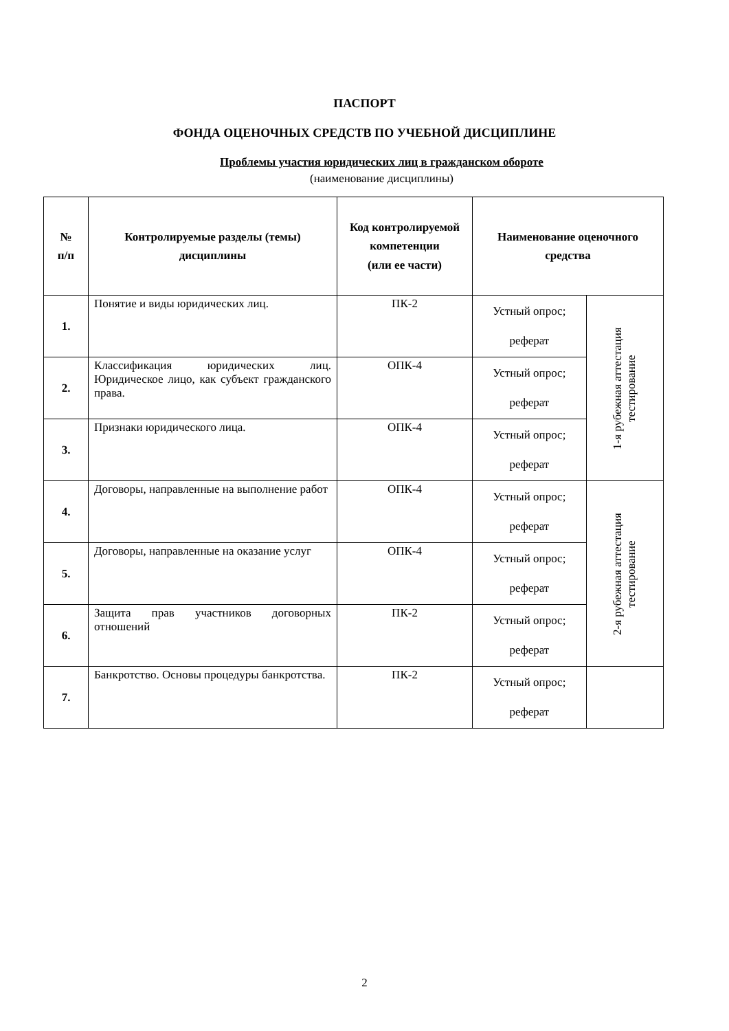ПАСПОРТ
ФОНДА ОЦЕНОЧНЫХ СРЕДСТВ ПО УЧЕБНОЙ ДИСЦИПЛИНЕ
Проблемы участия юридических лиц в гражданском обороте
(наименование дисциплины)
| № п/п | Контролируемые разделы (темы) дисциплины | Код контролируемой компетенции (или ее части) | Наименование оценочного средства | |
| --- | --- | --- | --- | --- |
| 1. | Понятие и виды юридических лиц. | ПК-2 | Устный опрос; реферат | 1-я рубежная аттестация тестирование |
| 2. | Классификация юридических лиц. Юридическое лицо, как субъект гражданского права. | ОПК-4 | Устный опрос; реферат | |
| 3. | Признаки юридического лица. | ОПК-4 | Устный опрос; реферат | |
| 4. | Договоры, направленные на выполнение работ | ОПК-4 | Устный опрос; реферат | 2-я рубежная аттестация тестирование |
| 5. | Договоры, направленные на оказание услуг | ОПК-4 | Устный опрос; реферат | |
| 6. | Защита прав участников договорных отношений | ПК-2 | Устный опрос; реферат | |
| 7. | Банкротство. Основы процедуры банкротства. | ПК-2 | Устный опрос; реферат | |
2